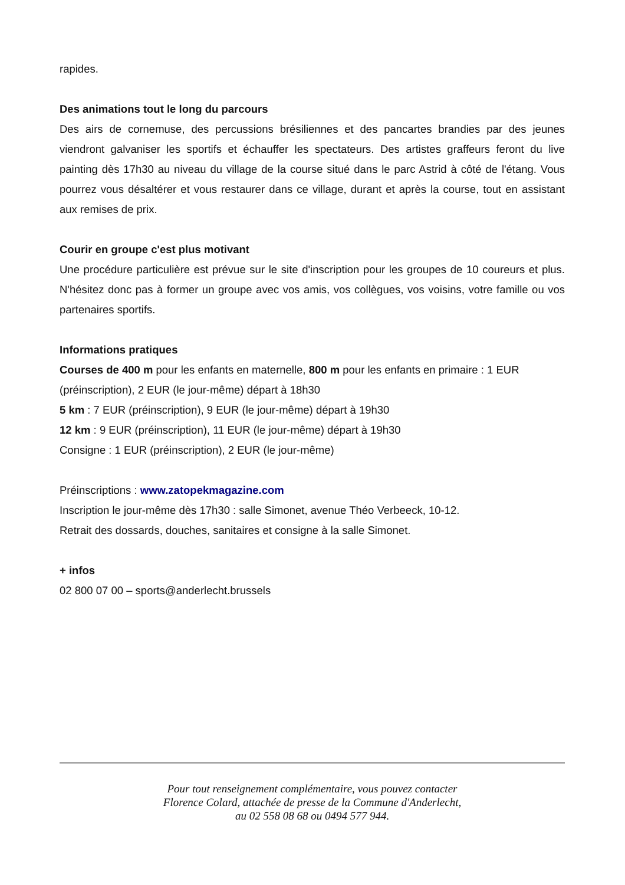rapides.
Des animations tout le long du parcours
Des airs de cornemuse, des percussions brésiliennes et des pancartes brandies par des jeunes viendront galvaniser les sportifs et échauffer les spectateurs. Des artistes graffeurs feront du live painting dès 17h30 au niveau du village de la course situé dans le parc Astrid à côté de l'étang. Vous pourrez vous désaltérer et vous restaurer dans ce village, durant et après la course, tout en assistant aux remises de prix.
Courir en groupe c'est plus motivant
Une procédure particulière est prévue sur le site d'inscription pour les groupes de 10 coureurs et plus. N'hésitez donc pas à former un groupe avec vos amis, vos collègues, vos voisins, votre famille ou vos partenaires sportifs.
Informations pratiques
Courses de 400 m pour les enfants en maternelle, 800 m pour les enfants en primaire : 1 EUR (préinscription), 2 EUR (le jour-même) départ à 18h30
5 km : 7 EUR (préinscription), 9 EUR (le jour-même) départ à 19h30
12 km : 9 EUR (préinscription), 11 EUR (le jour-même) départ à 19h30
Consigne : 1 EUR (préinscription), 2 EUR (le jour-même)
Préinscriptions : www.zatopekmagazine.com
Inscription le jour-même dès 17h30 : salle Simonet, avenue Théo Verbeeck, 10-12.
Retrait des dossards, douches, sanitaires et consigne à la salle Simonet.
+ infos
02 800 07 00 – sports@anderlecht.brussels
Pour tout renseignement complémentaire, vous pouvez contacter
Florence Colard, attachée de presse de la Commune d'Anderlecht,
au 02 558 08 68 ou 0494 577 944.